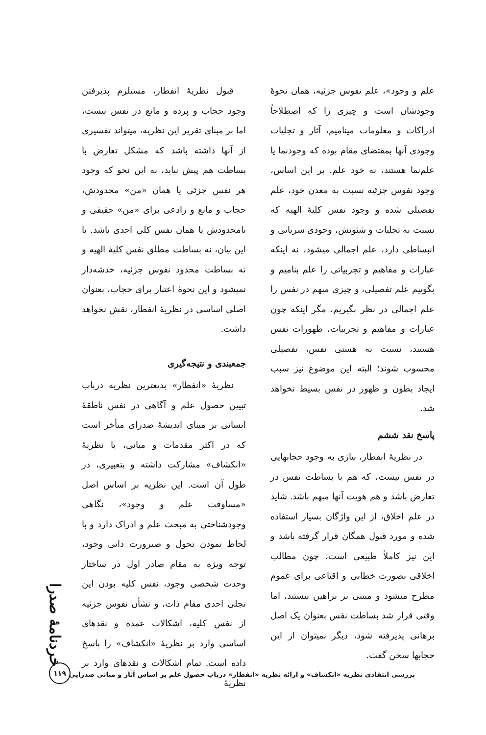علم و وجود»، علم نفوس جزئیه، همان نحوهٔ وجودشان است و چیزی را که اصطلاحاً ادراکات و معلومات مینامیم، آثار و تجلیات وجودی آنها بمقتضای مقام بوده که وجودنما یا علم‌نما هستند، نه خود علم. بر این اساس، وجود نفوس جزئیه نسبت به معدن خود، علم تفصیلی شده و وجود نفس کلیهٔ الهیه که نسبت به تجلیات و شئونش، وجودی سریانی و انبساطی دارد، علم اجمالی میشود، نه اینکه عبارات و مفاهیم و تجربیاتی را علم بنامیم و بگوییم علم تفصیلی، و چیزی مبهم در نفس را علم اجمالی در نظر بگیریم، مگر اینکه چون عبارات و مفاهیم و تجربیات، ظهورات نفس هستند، نسبت به هستی نفس، تفصیلی محسوب شوند؛ البته این موضوع نیز سبب ایجاد بطون و ظهور در نفس بسیط نخواهد شد.
پاسخ نقد ششم
در نظریهٔ انفطار، نیازی به وجود حجابهایی در نفس نیست، که هم با بساطت نفس در تعارض باشد و هم هویت آنها مبهم باشد. شاید در علم اخلاق، از این واژگان بسیار استفاده شده و مورد قبول همگان قرار گرفته باشد و این نیز کاملاً طبیعی است، چون مطالب اخلاقی بصورت خطابی و اقناعی برای عموم مطرح میشود و مبتنی بر براهین نیستند، اما وقتی قرار شد بساطت نفس بعنوان یک اصل برهانی پذیرفته شود، دیگر نمیتوان از این حجابها سخن گفت.
قبول نظریهٔ انفطار، مستلزم پذیرفتن وجود حجاب و پرده و مانع در نفس نیست، اما بر مبنای تقریر این نظریه، میتواند تفسیری از آنها داشته باشد که مشکل تعارض با بساطت هم پیش نیاید، به این نحو که وجود هر نفس جزئی یا همان «من» محدودش، حجاب و مانع و رادعی برای «من» حقیقی و نامحدودش یا همان نفس کلی احدی باشد. با این بیان، نه بساطت مطلق نفس کلیهٔ الهیه و نه بساطت محدود نفوس جزئیه، خدشه‌دار نمیشود و این نحوهٔ اعتبار برای حجاب، بعنوان اصلی اساسی در نظریهٔ انفطار، نقش نخواهد داشت.
جمعبندی و نتیجه‌گیری
نظریهٔ «انفطار» بدیعترین نظریه درباب تبیین حصول علم و آگاهی در نفس ناطقهٔ انسانی بر مبنای اندیشهٔ صدرای متأخر است که در اکثر مقدمات و مبانی، با نظریهٔ «انکشاف» مشارکت داشته و بتعبیری، در طول آن است. این نظریه بر اساس اصل «مساوقت علم و وجود»، نگاهی وجودشناختی به مبحث علم و ادراک دارد و با لحاظ نمودن تحول و صیرورت ذاتی وجود، توجه ویژه به مقام صادر اول در ساختار وحدت شخصی وجود، نفس کلیه بودن این تجلی احدی مقام ذات، و تشأن نفوس جزئیه از نفس کلیه، اشکالات عمده و نقدهای اساسی وارد بر نظریهٔ «انکشاف» را پاسخ داده است. تمام اشکالات و نقدهای وارد بر نظریهٔ
خردنامهٔ صدرا
بررسی انتقادی نظریه «انکشاف» و ارائه نظریه «انفطار» درباب حصول علم بر اساس آثار و مبانی صدرایی
۱۱۹